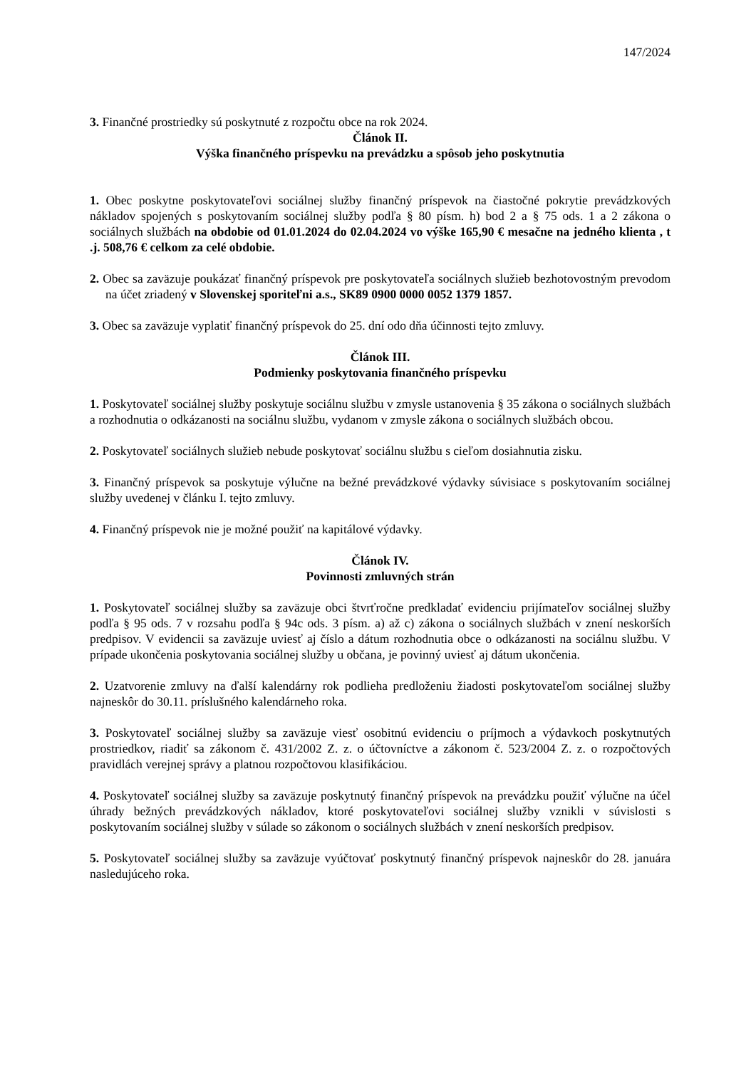147/2024
3. Finančné prostriedky sú poskytnuté z rozpočtu obce na rok 2024.
Článok II.
Výška finančného príspevku na prevádzku a spôsob jeho poskytnutia
1. Obec poskytne poskytovateľovi sociálnej služby finančný príspevok na čiastočné pokrytie prevádzkových nákladov spojených s poskytovaním sociálnej služby podľa § 80 písm. h) bod 2 a § 75 ods. 1 a 2 zákona o sociálnych službách na obdobie od 01.01.2024 do 02.04.2024 vo výške 165,90 € mesačne na jedného klienta , t .j. 508,76 € celkom za celé obdobie.
2. Obec sa zaväzuje poukázať finančný príspevok pre poskytovateľa sociálnych služieb bezhotovostným prevodom na účet zriadený v Slovenskej sporiteľni a.s., SK89 0900 0000 0052 1379 1857.
3. Obec sa zaväzuje vyplatiť finančný príspevok do 25. dní odo dňa účinnosti tejto zmluvy.
Článok III.
Podmienky poskytovania finančného príspevku
1. Poskytovateľ sociálnej služby poskytuje sociálnu službu v zmysle ustanovenia § 35 zákona o sociálnych službách a rozhodnutia o odkázanosti na sociálnu službu, vydanom v zmysle zákona o sociálnych službách obcou.
2. Poskytovateľ sociálnych služieb nebude poskytovať sociálnu službu s cieľom dosiahnutia zisku.
3. Finančný príspevok sa poskytuje výlučne na bežné prevádzkové výdavky súvisiace s poskytovaním sociálnej služby uvedenej v článku I. tejto zmluvy.
4. Finančný príspevok nie je možné použiť na kapitálové výdavky.
Článok IV.
Povinnosti zmluvných strán
1. Poskytovateľ sociálnej služby sa zaväzuje obci štvrťročne predkladať evidenciu prijímateľov sociálnej služby podľa § 95 ods. 7 v rozsahu podľa § 94c ods. 3 písm. a) až c) zákona o sociálnych službách v znení neskorších predpisov. V evidencii sa zaväzuje uviesť aj číslo a dátum rozhodnutia obce o odkázanosti na sociálnu službu. V prípade ukončenia poskytovania sociálnej služby u občana, je povinný uviesť aj dátum ukončenia.
2. Uzatvorenie zmluvy na ďalší kalendárny rok podlieha predloženiu žiadosti poskytovateľom sociálnej služby najneskôr do 30.11. príslušného kalendárneho roka.
3. Poskytovateľ sociálnej služby sa zaväzuje viesť osobitnú evidenciu o príjmoch a výdavkoch poskytnutých prostriedkov, riadiť sa zákonom č. 431/2002 Z. z. o účtovníctve a zákonom č. 523/2004 Z. z. o rozpočtových pravidlách verejnej správy a platnou rozpočtovou klasifikáciou.
4. Poskytovateľ sociálnej služby sa zaväzuje poskytnutý finančný príspevok na prevádzku použiť výlučne na účel úhrady bežných prevádzkových nákladov, ktoré poskytovateľovi sociálnej služby vznikli v súvislosti s poskytovaním sociálnej služby v súlade so zákonom o sociálnych službách v znení neskorších predpisov.
5. Poskytovateľ sociálnej služby sa zaväzuje vyúčtovať poskytnutý finančný príspevok najneskôr do 28. januára nasledujúceho roka.